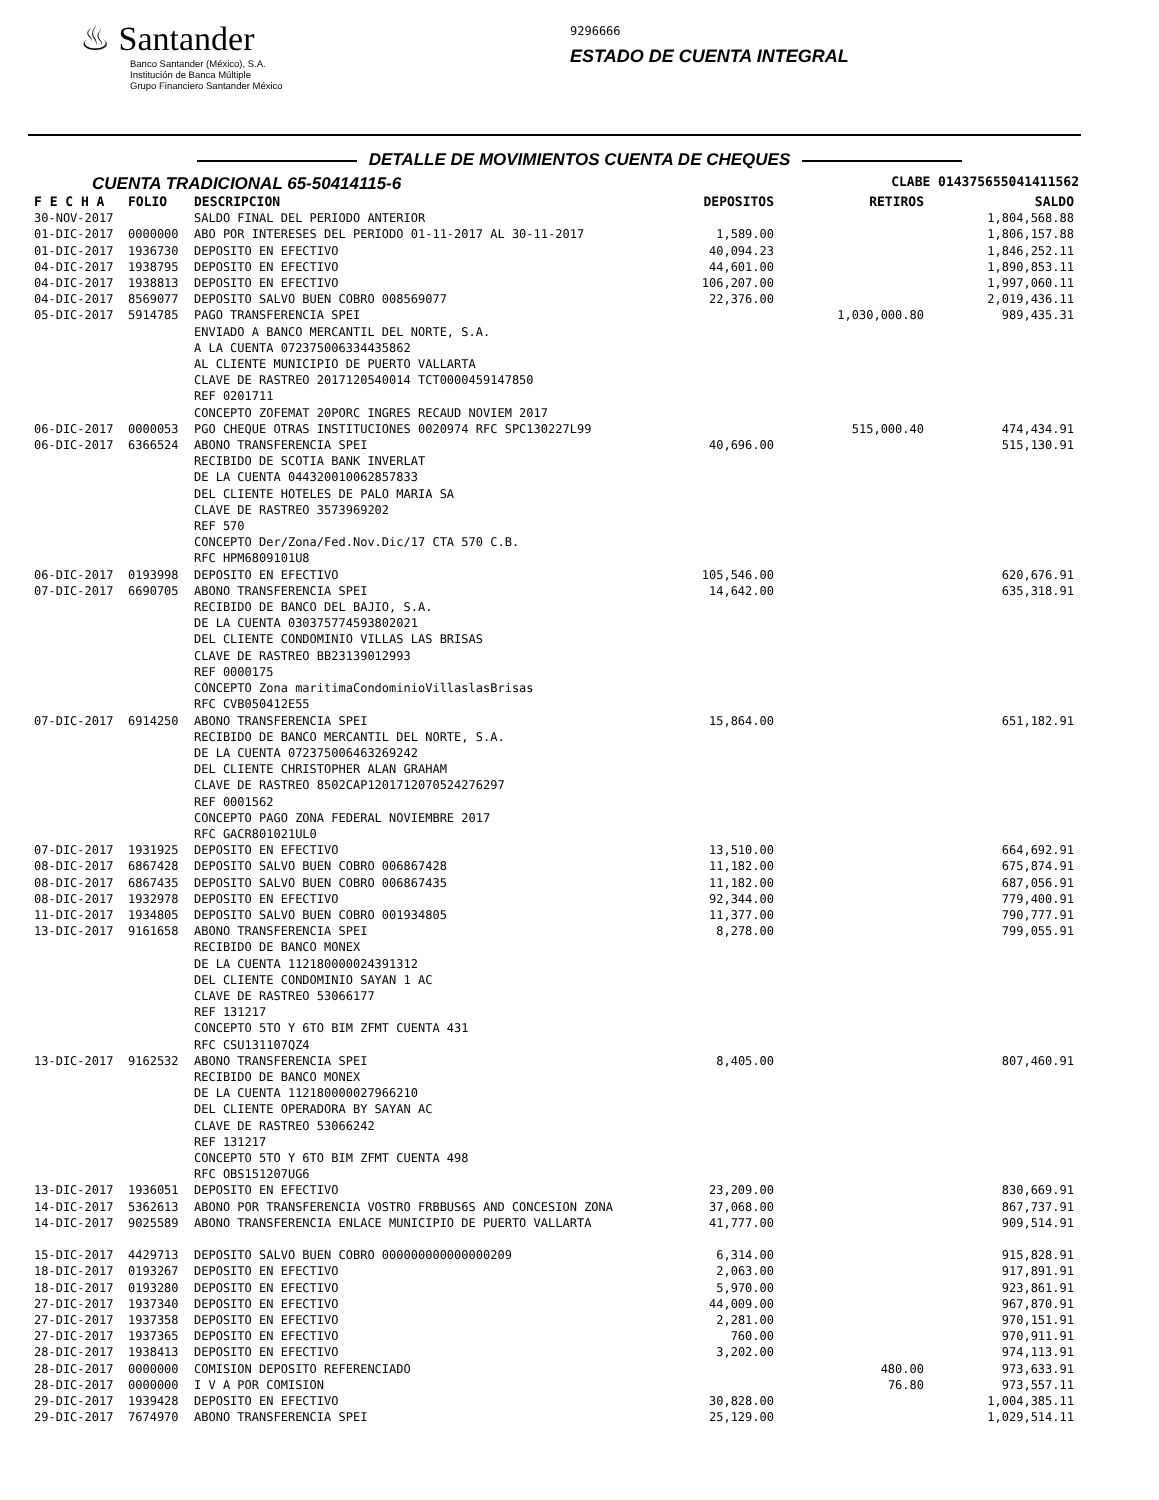♨ Santander
Banco Santander (México), S.A.
Institución de Banca Múltiple
Grupo Financiero Santander México
9296666
ESTADO DE CUENTA INTEGRAL
DETALLE DE MOVIMIENTOS CUENTA DE CHEQUES
CUENTA TRADICIONAL 65-50414115-6
CLABE 014375655041411562
| F E C H A | FOLIO | DESCRIPCION | DEPOSITOS | RETIROS | SALDO |
| --- | --- | --- | --- | --- | --- |
| 30-NOV-2017 | | SALDO FINAL DEL PERIODO ANTERIOR | | | 1,804,568.88 |
| 01-DIC-2017 | 0000000 | ABO POR INTERESES DEL PERIODO 01-11-2017 AL 30-11-2017 | 1,589.00 | | 1,806,157.88 |
| 01-DIC-2017 | 1936730 | DEPOSITO EN EFECTIVO | 40,094.23 | | 1,846,252.11 |
| 04-DIC-2017 | 1938795 | DEPOSITO EN EFECTIVO | 44,601.00 | | 1,890,853.11 |
| 04-DIC-2017 | 1938813 | DEPOSITO EN EFECTIVO | 106,207.00 | | 1,997,060.11 |
| 04-DIC-2017 | 8569077 | DEPOSITO SALVO BUEN COBRO 008569077 | 22,376.00 | | 2,019,436.11 |
| 05-DIC-2017 | 5914785 | PAGO TRANSFERENCIA SPEI ENVIADO A BANCO MERCANTIL DEL NORTE, S.A. A LA CUENTA 072375006334435862 AL CLIENTE MUNICIPIO DE PUERTO VALLARTA CLAVE DE RASTREO 2017120540014 TCT0000459147850 REF 0201711 CONCEPTO ZOFEMAT 20PORC INGRES RECAUD NOVIEM 2017 | | 1,030,000.80 | 989,435.31 |
| 06-DIC-2017 | 0000053 | PGO CHEQUE OTRAS INSTITUCIONES 0020974 RFC SPC130227L99 | | 515,000.40 | 474,434.91 |
| 06-DIC-2017 | 6366524 | ABONO TRANSFERENCIA SPEI RECIBIDO DE SCOTIA BANK INVERLAT DE LA CUENTA 044320010062857833 DEL CLIENTE HOTELES DE PALO MARIA SA CLAVE DE RASTREO 3573969202 REF 570 CONCEPTO Der/Zona/Fed.Nov.Dic/17 CTA 570 C.B. RFC HPM6809101U8 | 40,696.00 | | 515,130.91 |
| 06-DIC-2017 | 0193998 | DEPOSITO EN EFECTIVO | 105,546.00 | | 620,676.91 |
| 07-DIC-2017 | 6690705 | ABONO TRANSFERENCIA SPEI RECIBIDO DE BANCO DEL BAJIO, S.A. DE LA CUENTA 030375774593802021 DEL CLIENTE CONDOMINIO VILLAS LAS BRISAS CLAVE DE RASTREO BB23139012993 REF 0000175 CONCEPTO Zona maritimaCondominioVillaslasBrisas RFC CVB050412E55 | 14,642.00 | | 635,318.91 |
| 07-DIC-2017 | 6914250 | ABONO TRANSFERENCIA SPEI RECIBIDO DE BANCO MERCANTIL DEL NORTE, S.A. DE LA CUENTA 072375006463269242 DEL CLIENTE CHRISTOPHER ALAN GRAHAM CLAVE DE RASTREO 8502CAP1201712070524276297 REF 0001562 CONCEPTO PAGO ZONA FEDERAL NOVIEMBRE 2017 RFC GACR801021UL0 | 15,864.00 | | 651,182.91 |
| 07-DIC-2017 | 1931925 | DEPOSITO EN EFECTIVO | 13,510.00 | | 664,692.91 |
| 08-DIC-2017 | 6867428 | DEPOSITO SALVO BUEN COBRO 006867428 | 11,182.00 | | 675,874.91 |
| 08-DIC-2017 | 6867435 | DEPOSITO SALVO BUEN COBRO 006867435 | 11,182.00 | | 687,056.91 |
| 08-DIC-2017 | 1932978 | DEPOSITO EN EFECTIVO | 92,344.00 | | 779,400.91 |
| 11-DIC-2017 | 1934805 | DEPOSITO SALVO BUEN COBRO 001934805 | 11,377.00 | | 790,777.91 |
| 13-DIC-2017 | 9161658 | ABONO TRANSFERENCIA SPEI RECIBIDO DE BANCO MONEX DE LA CUENTA 112180000024391312 DEL CLIENTE CONDOMINIO SAYAN 1 AC CLAVE DE RASTREO 53066177 REF 131217 CONCEPTO 5TO Y 6TO BIM ZFMT CUENTA 431 RFC CSU131107QZ4 | 8,278.00 | | 799,055.91 |
| 13-DIC-2017 | 9162532 | ABONO TRANSFERENCIA SPEI RECIBIDO DE BANCO MONEX DE LA CUENTA 112180000027966210 DEL CLIENTE OPERADORA BY SAYAN AC CLAVE DE RASTREO 53066242 REF 131217 CONCEPTO 5TO Y 6TO BIM ZFMT CUENTA 498 RFC OBS151207UG6 | 8,405.00 | | 807,460.91 |
| 13-DIC-2017 | 1936051 | DEPOSITO EN EFECTIVO | 23,209.00 | | 830,669.91 |
| 14-DIC-2017 | 5362613 | ABONO POR TRANSFERENCIA VOSTRO FRBBUS6S AND CONCESION ZONA | 37,068.00 | | 867,737.91 |
| 14-DIC-2017 | 9025589 | ABONO TRANSFERENCIA ENLACE MUNICIPIO DE PUERTO VALLARTA | 41,777.00 | | 909,514.91 |
| 15-DIC-2017 | 4429713 | DEPOSITO SALVO BUEN COBRO 000000000000000209 | 6,314.00 | | 915,828.91 |
| 18-DIC-2017 | 0193267 | DEPOSITO EN EFECTIVO | 2,063.00 | | 917,891.91 |
| 18-DIC-2017 | 0193280 | DEPOSITO EN EFECTIVO | 5,970.00 | | 923,861.91 |
| 27-DIC-2017 | 1937340 | DEPOSITO EN EFECTIVO | 44,009.00 | | 967,870.91 |
| 27-DIC-2017 | 1937358 | DEPOSITO EN EFECTIVO | 2,281.00 | | 970,151.91 |
| 27-DIC-2017 | 1937365 | DEPOSITO EN EFECTIVO | 760.00 | | 970,911.91 |
| 28-DIC-2017 | 1938413 | DEPOSITO EN EFECTIVO | 3,202.00 | | 974,113.91 |
| 28-DIC-2017 | 0000000 | COMISION DEPOSITO REFERENCIADO | | 480.00 | 973,633.91 |
| 28-DIC-2017 | 0000000 | I V A POR COMISION | | 76.80 | 973,557.11 |
| 29-DIC-2017 | 1939428 | DEPOSITO EN EFECTIVO | 30,828.00 | | 1,004,385.11 |
| 29-DIC-2017 | 7674970 | ABONO TRANSFERENCIA SPEI | 25,129.00 | | 1,029,514.11 |